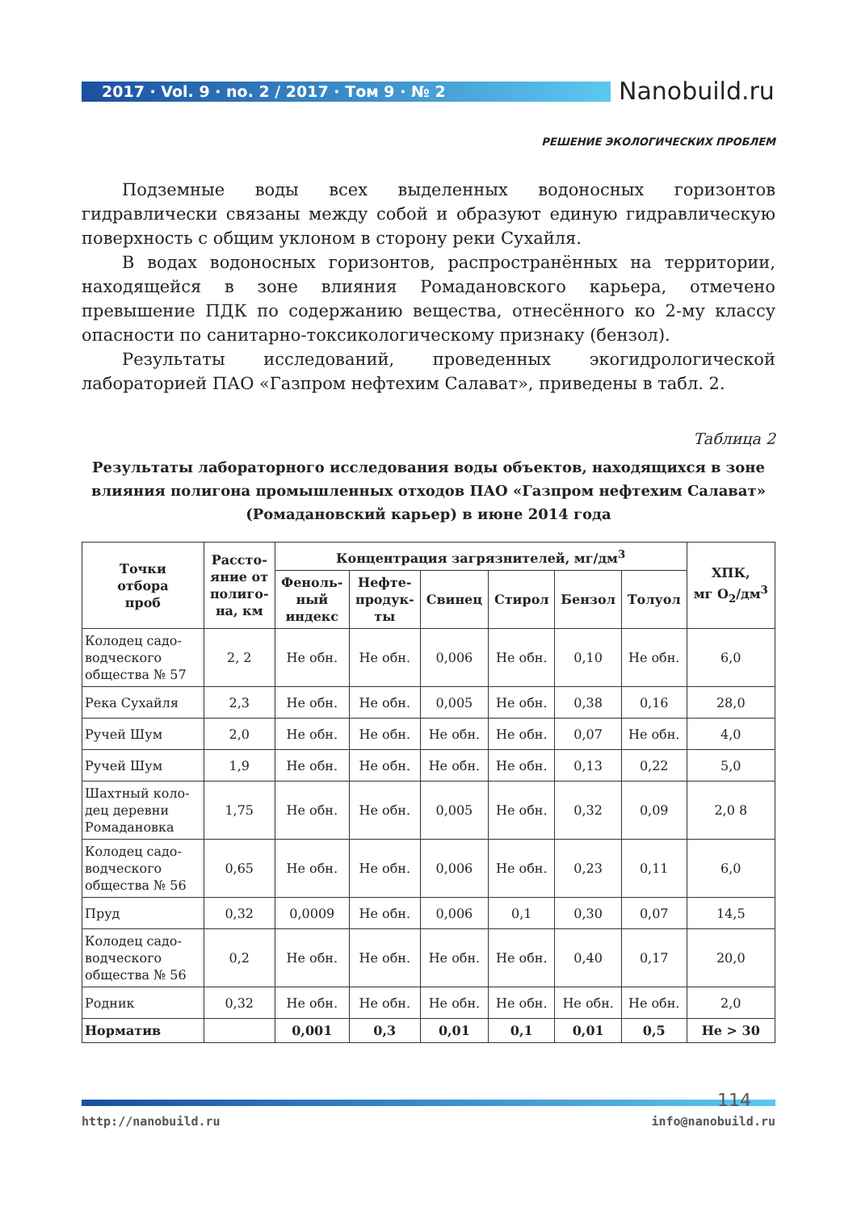2017 · Vol. 9 · no. 2 / 2017 · Том 9 · № 2 Nanobuild.ru
РЕШЕНИЕ ЭКОЛОГИЧЕСКИХ ПРОБЛЕМ
Подземные воды всех выделенных водоносных горизонтов гидравлически связаны между собой и образуют единую гидравлическую поверхность с общим уклоном в сторону реки Сухайля.
В водах водоносных горизонтов, распространённых на территории, находящейся в зоне влияния Ромадановского карьера, отмечено превышение ПДК по содержанию вещества, отнесённого ко 2-му классу опасности по санитарно-токсикологическому признаку (бензол).
Результаты исследований, проведенных экогидрологической лабораторией ПАО «Газпром нефтехим Салават», приведены в табл. 2.
Таблица 2
Результаты лабораторного исследования воды объектов, находящихся в зоне влияния полигона промышленных отходов ПАО «Газпром нефтехим Салават» (Ромадановский карьер) в июне 2014 года
| Точки отбора проб | Рассто- яние от полиго- на, км | Концентрация загрязнителей, мг/дм<sup>3</sup> | | | | | | ХПК, мг О<sub>2</sub>/дм<sup>3</sup> |
| --- | --- | --- | --- | --- | --- | --- | --- | --- |
| | | Феноль- ный индекс | Нефте- продук- ты | Свинец | Стирол | Бензол | Толуол | |
| Колодец садо- водческого общества № 57 | 2, 2 | Не обн. | Не обн. | 0,006 | Не обн. | 0,10 | Не обн. | 6,0 |
| Река Сухайля | 2,3 | Не обн. | Не обн. | 0,005 | Не обн. | 0,38 | 0,16 | 28,0 |
| Ручей Шум | 2,0 | Не обн. | Не обн. | Не обн. | Не обн. | 0,07 | Не обн. | 4,0 |
| Ручей Шум | 1,9 | Не обн. | Не обн. | Не обн. | Не обн. | 0,13 | 0,22 | 5,0 |
| Шахтный коло- дец деревни Ромадановка | 1,75 | Не обн. | Не обн. | 0,005 | Не обн. | 0,32 | 0,09 | 2,0 8 |
| Колодец садо- водческого общества № 56 | 0,65 | Не обн. | Не обн. | 0,006 | Не обн. | 0,23 | 0,11 | 6,0 |
| Пруд | 0,32 | 0,0009 | Не обн. | 0,006 | 0,1 | 0,30 | 0,07 | 14,5 |
| Колодец садо- водческого общества № 56 | 0,2 | Не обн. | Не обн. | Не обн. | Не обн. | 0,40 | 0,17 | 20,0 |
| Родник | 0,32 | Не обн. | Не обн. | Не обн. | Не обн. | Не обн. | Не обн. | 2,0 |
| Норматив | | 0,001 | 0,3 | 0,01 | 0,1 | 0,01 | 0,5 | Не > 30 |
114
http://nanobuild.ru info@nanobuild.ru